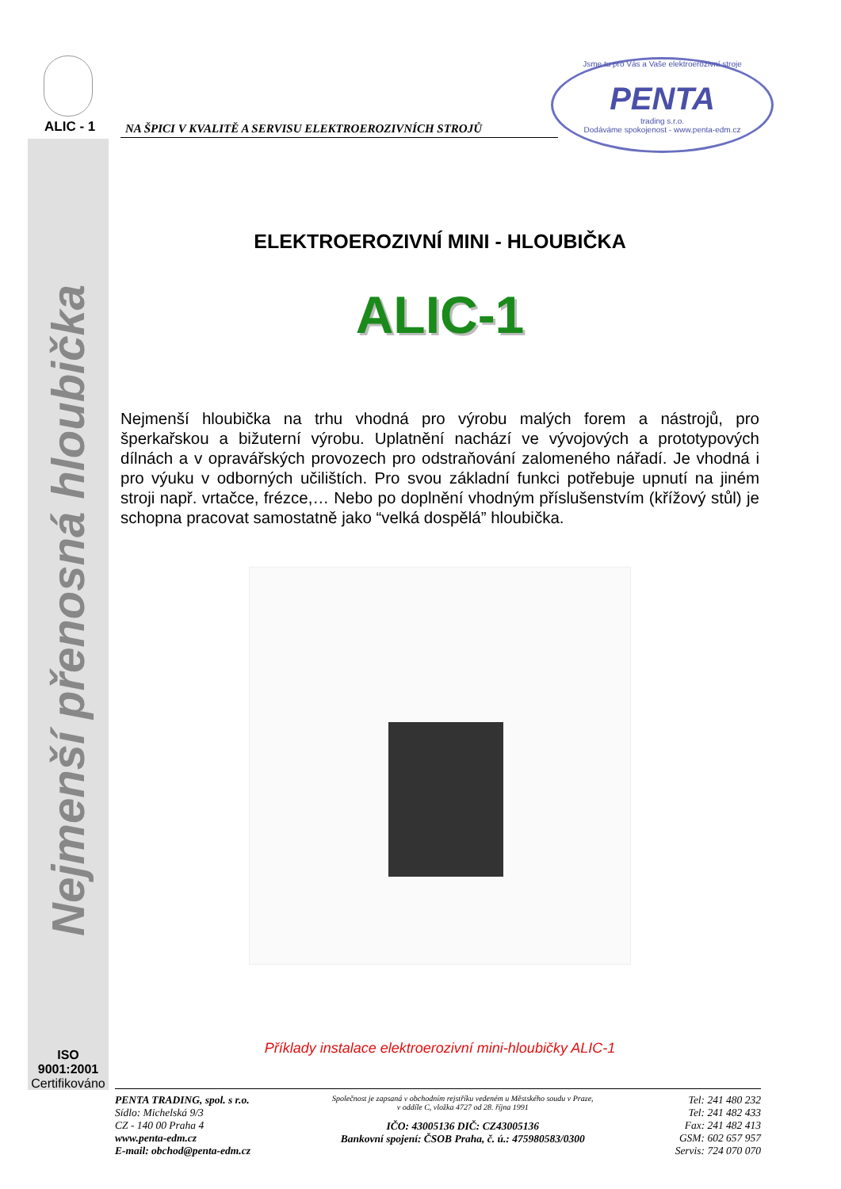ALIC - 1 NA ŠPICI V KVALITĚ A SERVISU ELEKTROEROZIVNÍCH STROJŮ
Jsme tu pro Vás a Vaše elektroerozivní stroje
PENTA
trading s.r.o.
Dodáváme spokojenost - www.penta-edm.cz
Nejmenší přenosná hloubička
ELEKTROEROZIVNÍ MINI - HLOUBIČKA
ALIC-1
Nejmenší hloubička na trhu vhodná pro výrobu malých forem a nástrojů, pro šperkařskou a bižuterní výrobu. Uplatnění nachází ve vývojových a prototypových dílnách a v opravářských provozech pro odstraňování zalomeného nářadí. Je vhodná i pro výuku v odborných učilištích. Pro svou základní funkci potřebuje upnutí na jiném stroji např. vrtačce, frézce,… Nebo po doplnění vhodným příslušenstvím (křížový stůl) je schopna pracovat samostatně jako “velká dospělá” hloubička.
Příklady instalace elektroerozivní mini-hloubičky ALIC-1
ISO 9001:2001
Certifikováno
PENTA TRADING, spol. s r.o.
Sídlo: Michelská 9/3
CZ - 140 00 Praha 4
www.penta-edm.cz
E-mail: obchod@penta-edm.cz
Společnost je zapsaná v obchodním rejstříku vedeném u Městského soudu v Praze,
v oddíle C, vložka 4727 od 28. října 1991
IČO: 43005136 DIČ: CZ43005136
Bankovní spojení: ČSOB Praha, č. ú.: 475980583/0300
Tel: 241 480 232
Tel: 241 482 433
Fax: 241 482 413
GSM: 602 657 957
Servis: 724 070 070